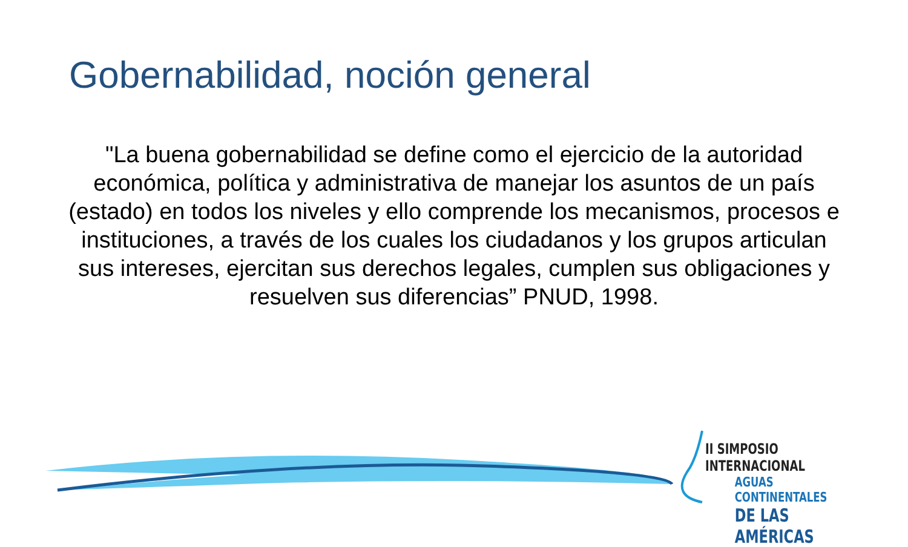Gobernabilidad, noción general
"La buena gobernabilidad se define como el ejercicio de la autoridad económica, política y administrativa de manejar los asuntos de un país (estado) en todos los niveles y ello comprende los mecanismos, procesos e instituciones, a través de los cuales los ciudadanos y los grupos articulan sus intereses, ejercitan sus derechos legales, cumplen sus obligaciones y resuelven sus diferencias” PNUD, 1998.
II SIMPOSIO INTERNACIONAL
AGUAS CONTINENTALES
DE LAS AMÉRICAS